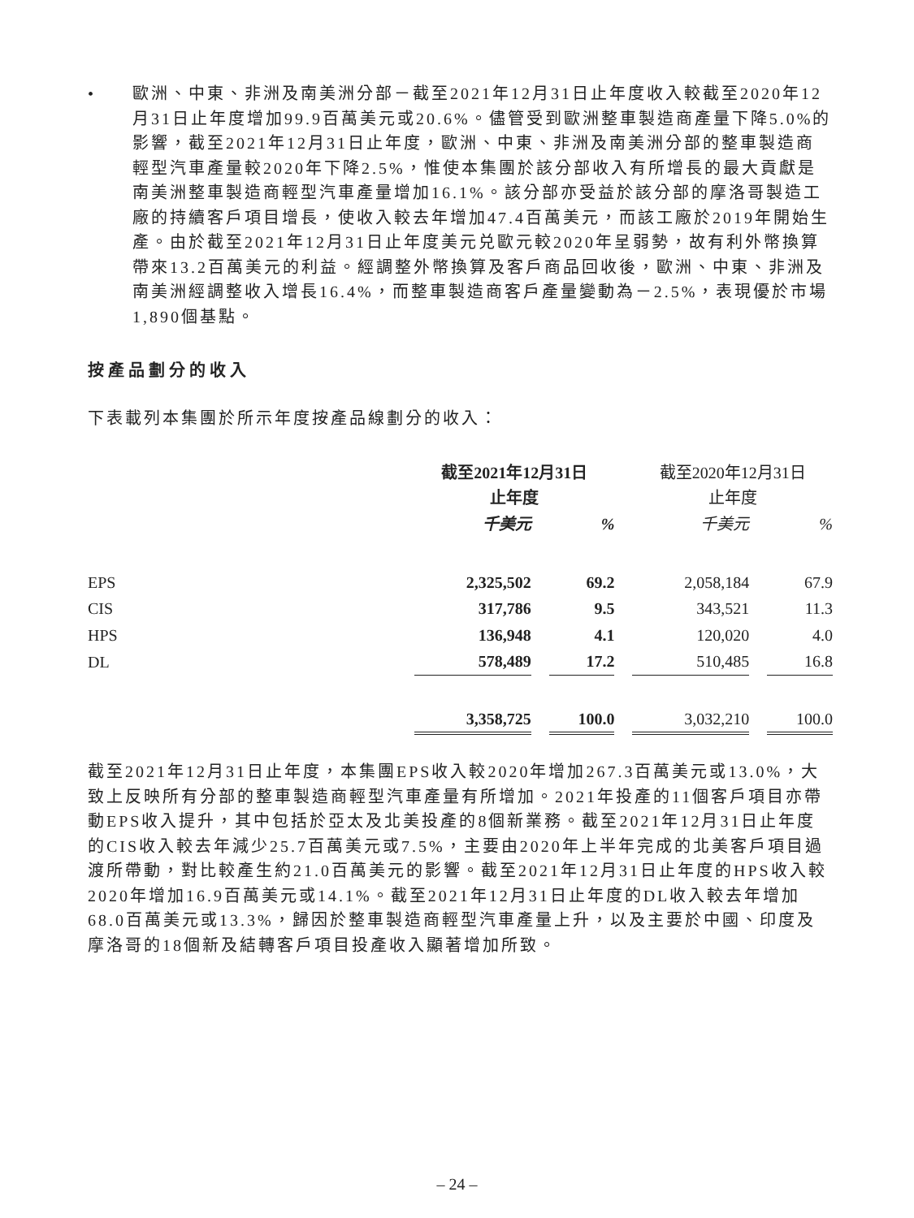• 歐洲、中東、非洲及南美洲分部－截至2021年12月31日止年度收入較截至2020年12月31日止年度增加99.9百萬美元或20.6%。儘管受到歐洲整車製造商產量下降5.0%的影響，截至2021年12月31日止年度，歐洲、中東、非洲及南美洲分部的整車製造商輕型汽車產量較2020年下降2.5%，惟使本集團於該分部收入有所增長的最大貢獻是南美洲整車製造商輕型汽車產量增加16.1%。該分部亦受益於該分部的摩洛哥製造工廠的持續客戶項目增長，使收入較去年增加47.4百萬美元，而該工廠於2019年開始生產。由於截至2021年12月31日止年度美元兑歐元較2020年呈弱勢，故有利外幣換算帶來13.2百萬美元的利益。經調整外幣換算及客戶商品回收後，歐洲、中東、非洲及南美洲經調整收入增長16.4%，而整車製造商客戶產量變動為－2.5%，表現優於市場1,890個基點。
按產品劃分的收入
下表載列本集團於所示年度按產品線劃分的收入：
| | 截至2021年12月31日 止年度 | | 截至2020年12月31日 止年度 | |
| --- | --- | --- | --- | --- |
| | 千美元 | % | 千美元 | % |
| EPS | 2,325,502 | 69.2 | 2,058,184 | 67.9 |
| CIS | 317,786 | 9.5 | 343,521 | 11.3 |
| HPS | 136,948 | 4.1 | 120,020 | 4.0 |
| DL | 578,489 | 17.2 | 510,485 | 16.8 |
| | 3,358,725 | 100.0 | 3,032,210 | 100.0 |
截至2021年12月31日止年度，本集團EPS收入較2020年增加267.3百萬美元或13.0%，大致上反映所有分部的整車製造商輕型汽車產量有所增加。2021年投產的11個客戶項目亦帶動EPS收入提升，其中包括於亞太及北美投產的8個新業務。截至2021年12月31日止年度的CIS收入較去年減少25.7百萬美元或7.5%，主要由2020年上半年完成的北美客戶項目過渡所帶動，對比較產生約21.0百萬美元的影響。截至2021年12月31日止年度的HPS收入較2020年增加16.9百萬美元或14.1%。截至2021年12月31日止年度的DL收入較去年增加68.0百萬美元或13.3%，歸因於整車製造商輕型汽車產量上升，以及主要於中國、印度及摩洛哥的18個新及結轉客戶項目投產收入顯著增加所致。
– 24 –